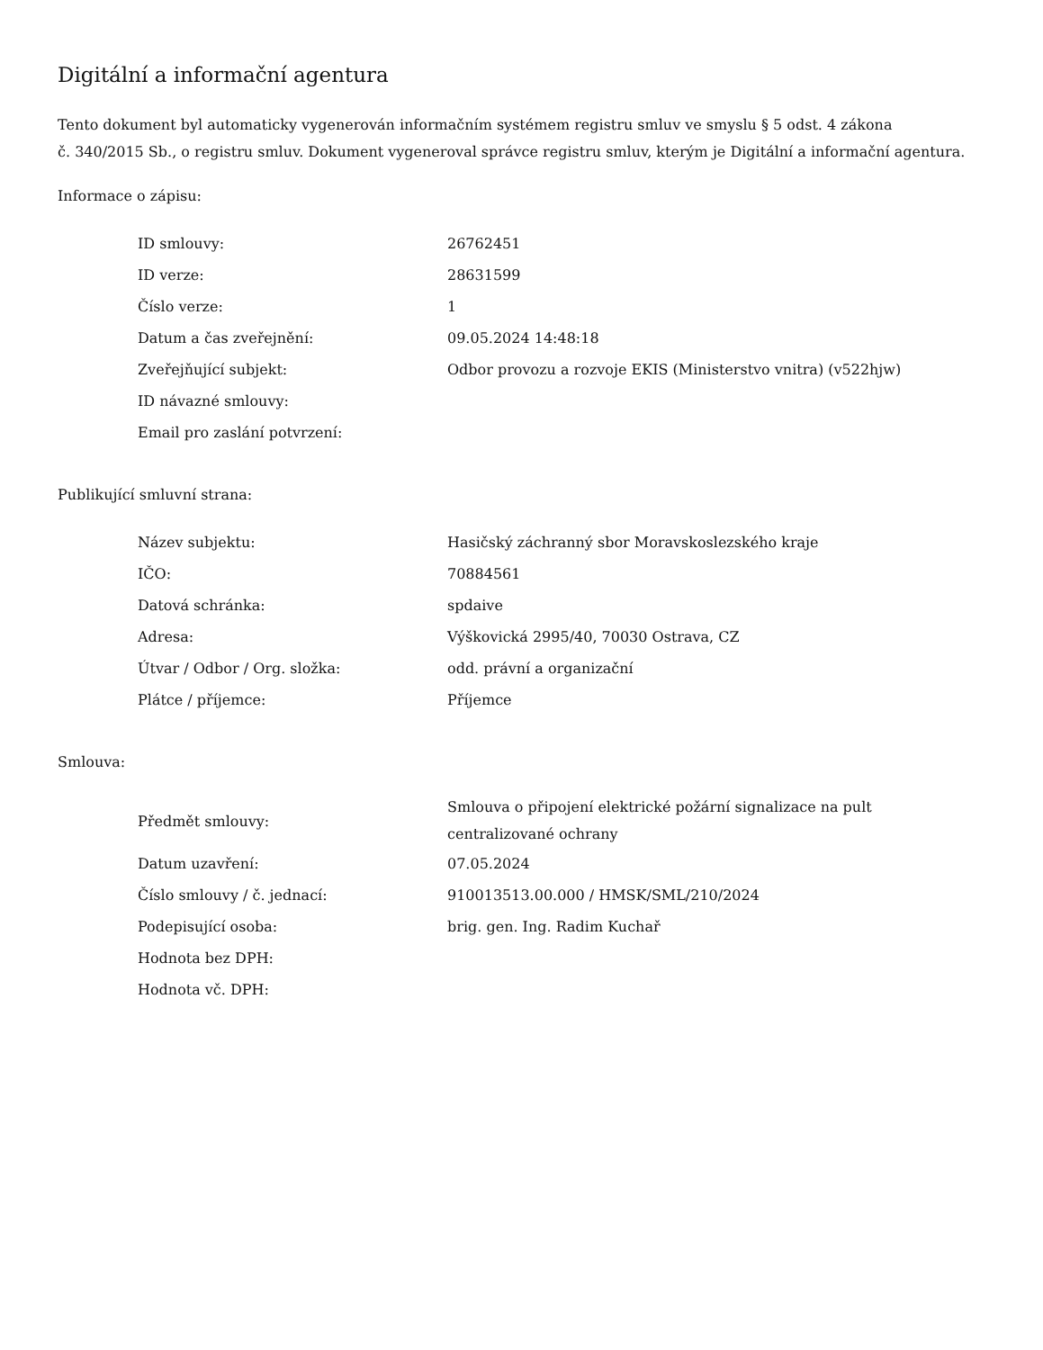Digitální a informační agentura
Tento dokument byl automaticky vygenerován informačním systémem registru smluv ve smyslu § 5 odst. 4 zákona
č. 340/2015 Sb., o registru smluv. Dokument vygeneroval správce registru smluv, kterým je Digitální a informační agentura.
Informace o zápisu:
| ID smlouvy: | 26762451 |
| ID verze: | 28631599 |
| Číslo verze: | 1 |
| Datum a čas zveřejnění: | 09.05.2024 14:48:18 |
| Zveřejňující subjekt: | Odbor provozu a rozvoje EKIS (Ministerstvo vnitra) (v522hjw) |
| ID návazné smlouvy: | |
| Email pro zaslání potvrzení: | |
Publikující smluvní strana:
| Název subjektu: | Hasičský záchranný sbor Moravskoslezského kraje |
| IČO: | 70884561 |
| Datová schránka: | spdaive |
| Adresa: | Výškovická 2995/40, 70030 Ostrava, CZ |
| Útvar / Odbor / Org. složka: | odd. právní a organizační |
| Plátce / příjemce: | Příjemce |
Smlouva:
| Předmět smlouvy: | Smlouva o připojení elektrické požární signalizace na pult centralizované ochrany |
| Datum uzavření: | 07.05.2024 |
| Číslo smlouvy / č. jednací: | 910013513.00.000 / HMSK/SML/210/2024 |
| Podepisující osoba: | brig. gen. Ing. Radim Kuchař |
| Hodnota bez DPH: | |
| Hodnota vč. DPH: | |